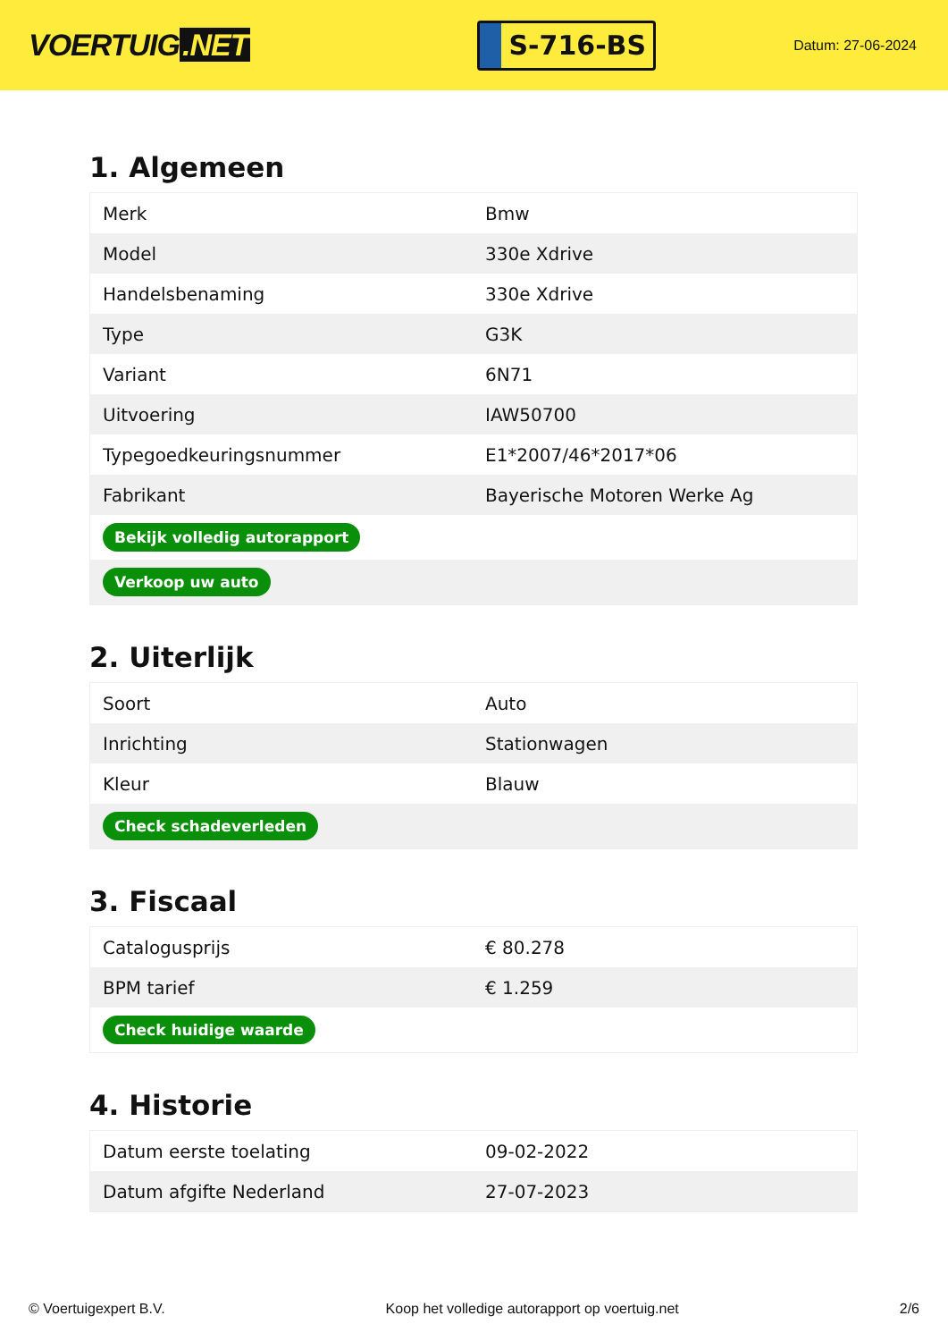VOERTUIG.NET
S-716-BS
Datum: 27-06-2024
1. Algemeen
| Merk | Bmw |
| Model | 330e Xdrive |
| Handelsbenaming | 330e Xdrive |
| Type | G3K |
| Variant | 6N71 |
| Uitvoering | IAW50700 |
| Typegoedkeuringsnummer | E1*2007/46*2017*06 |
| Fabrikant | Bayerische Motoren Werke Ag |
| Bekijk volledig autorapport | |
| Verkoop uw auto | |
2. Uiterlijk
| Soort | Auto |
| Inrichting | Stationwagen |
| Kleur | Blauw |
| Check schadeverleden | |
3. Fiscaal
| Catalogusprijs | € 80.278 |
| BPM tarief | € 1.259 |
| Check huidige waarde | |
4. Historie
| Datum eerste toelating | 09-02-2022 |
| Datum afgifte Nederland | 27-07-2023 |
© Voertuigexpert B.V. Koop het volledige autorapport op voertuig.net 2/6